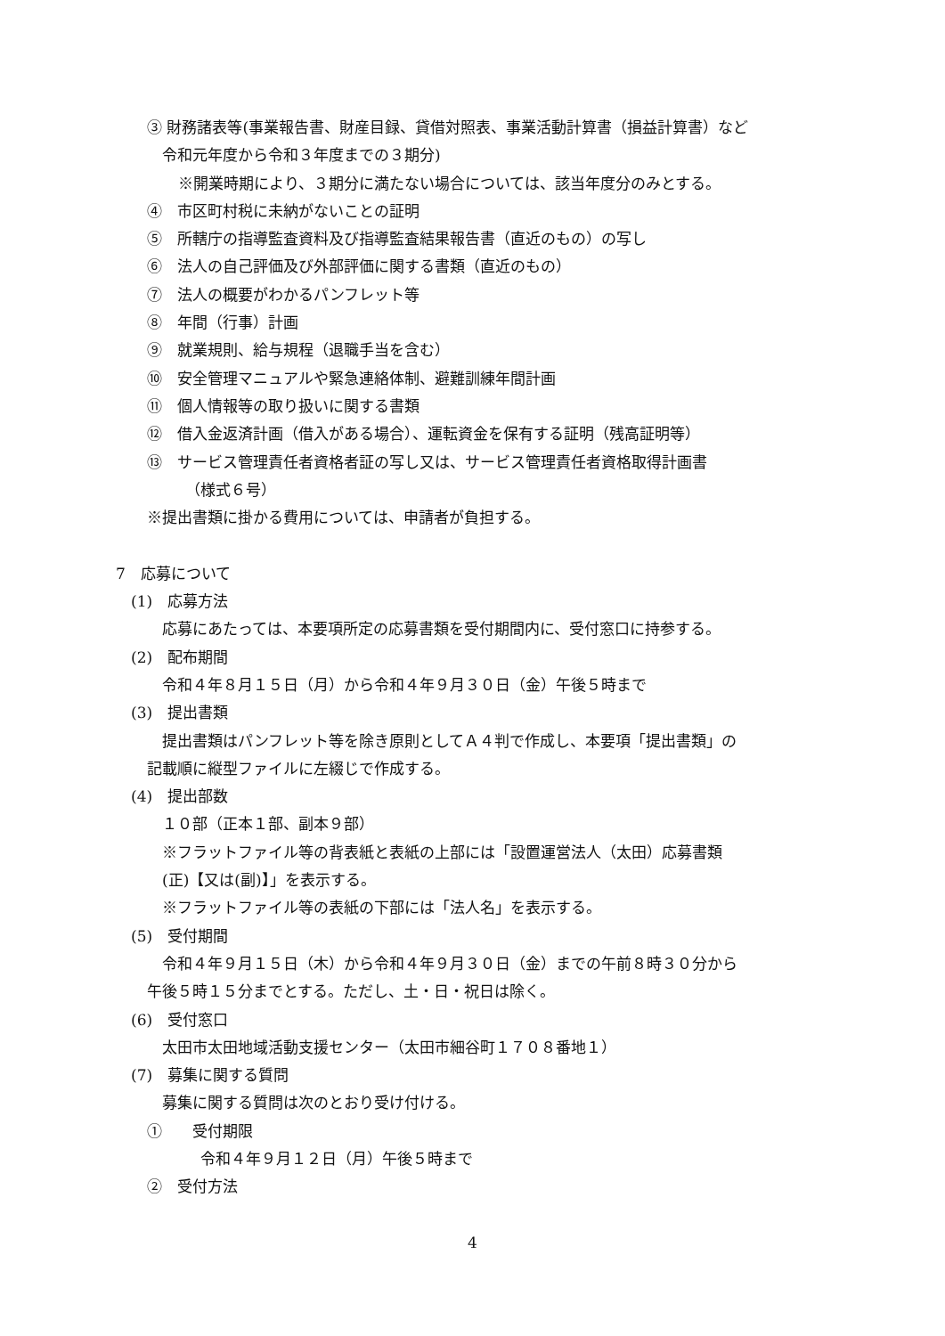③ 財務諸表等(事業報告書、財産目録、貸借対照表、事業活動計算書（損益計算書）など
令和元年度から令和３年度までの３期分)
※開業時期により、３期分に満たない場合については、該当年度分のみとする。
④　市区町村税に未納がないことの証明
⑤　所轄庁の指導監査資料及び指導監査結果報告書（直近のもの）の写し
⑥　法人の自己評価及び外部評価に関する書類（直近のもの）
⑦　法人の概要がわかるパンフレット等
⑧　年間（行事）計画
⑨　就業規則、給与規程（退職手当を含む）
⑩　安全管理マニュアルや緊急連絡体制、避難訓練年間計画
⑪　個人情報等の取り扱いに関する書類
⑫　借入金返済計画（借入がある場合）、運転資金を保有する証明（残高証明等）
⑬　サービス管理責任者資格者証の写し又は、サービス管理責任者資格取得計画書
（様式６号）
※提出書類に掛かる費用については、申請者が負担する。
7　応募について
(1)　応募方法
応募にあたっては、本要項所定の応募書類を受付期間内に、受付窓口に持参する。
(2)　配布期間
令和４年８月１５日（月）から令和４年９月３０日（金）午後５時まで
(3)　提出書類
提出書類はパンフレット等を除き原則としてＡ４判で作成し、本要項「提出書類」の
記載順に縦型ファイルに左綴じで作成する。
(4)　提出部数
１０部（正本１部、副本９部）
※フラットファイル等の背表紙と表紙の上部には「設置運営法人（太田）応募書類
(正)【又は(副)】」を表示する。
※フラットファイル等の表紙の下部には「法人名」を表示する。
(5)　受付期間
令和４年９月１５日（木）から令和４年９月３０日（金）までの午前８時３０分から
午後５時１５分までとする。ただし、土・日・祝日は除く。
(6)　受付窓口
太田市太田地域活動支援センター（太田市細谷町１７０８番地１）
(7)　募集に関する質問
募集に関する質問は次のとおり受け付ける。
①　　受付期限
令和４年９月１２日（月）午後５時まで
②　受付方法
4